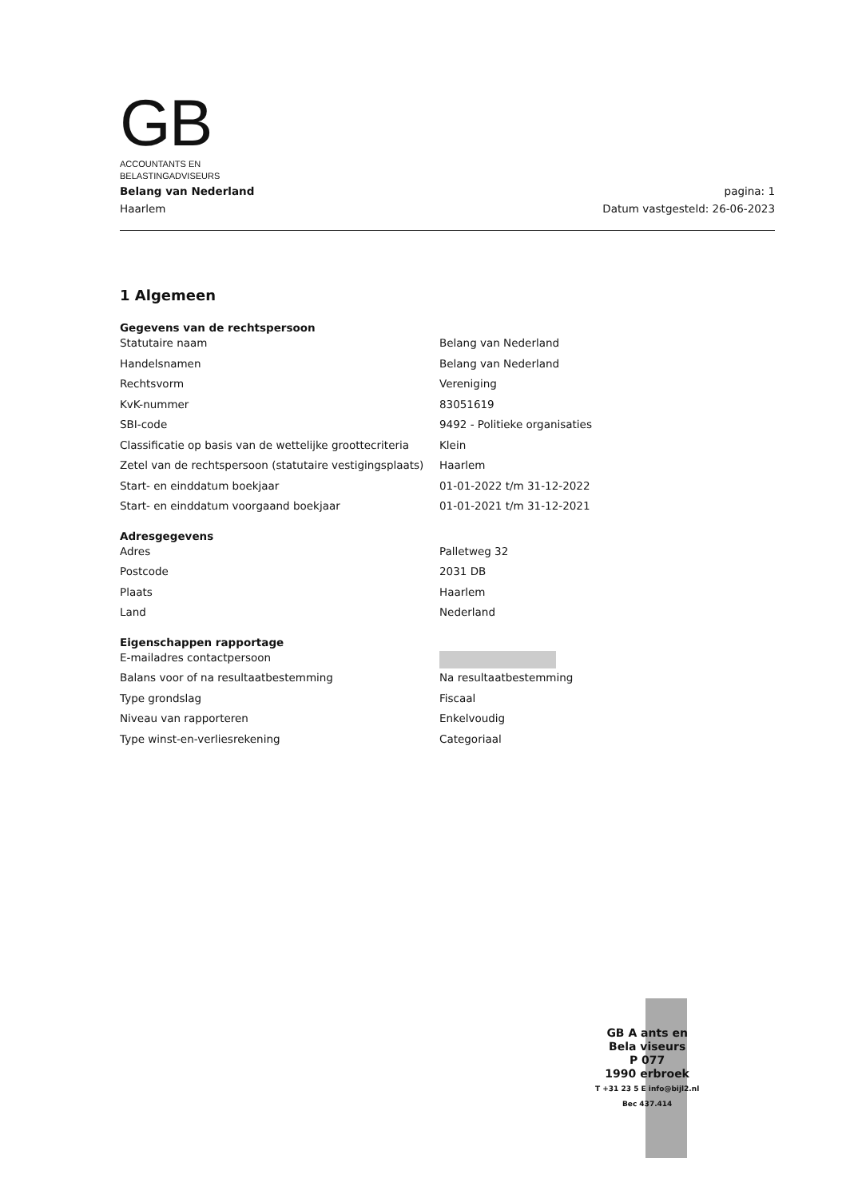GB
ACCOUNTANTS EN
BELASTINGADVISEURS
Belang van Nederland
Haarlem
pagina: 1
Datum vastgesteld: 26-06-2023
1 Algemeen
| Gegevens van de rechtspersoon | |
| --- | --- |
| Statutaire naam | Belang van Nederland |
| Handelsnamen | Belang van Nederland |
| Rechtsvorm | Vereniging |
| KvK-nummer | 83051619 |
| SBI-code | 9492 - Politieke organisaties |
| Classificatie op basis van de wettelijke groottecriteria | Klein |
| Zetel van de rechtspersoon (statutaire vestigingsplaats) | Haarlem |
| Start- en einddatum boekjaar | 01-01-2022 t/m 31-12-2022 |
| Start- en einddatum voorgaand boekjaar | 01-01-2021 t/m 31-12-2021 |
| Adresgegevens | |
| Adres | Palletweg 32 |
| Postcode | 2031 DB |
| Plaats | Haarlem |
| Land | Nederland |
| Eigenschappen rapportage | |
| E-mailadres contactpersoon | |
| Balans voor of na resultaatbestemming | Na resultaatbestemming |
| Type grondslag | Fiscaal |
| Niveau van rapporteren | Enkelvoudig |
| Type winst-en-verliesrekening | Categoriaal |
GB A ants en
Bela viseurs
P 077
1990 erbroek
T +31 23 5 E info@bijl2.nl
Bec 437.414